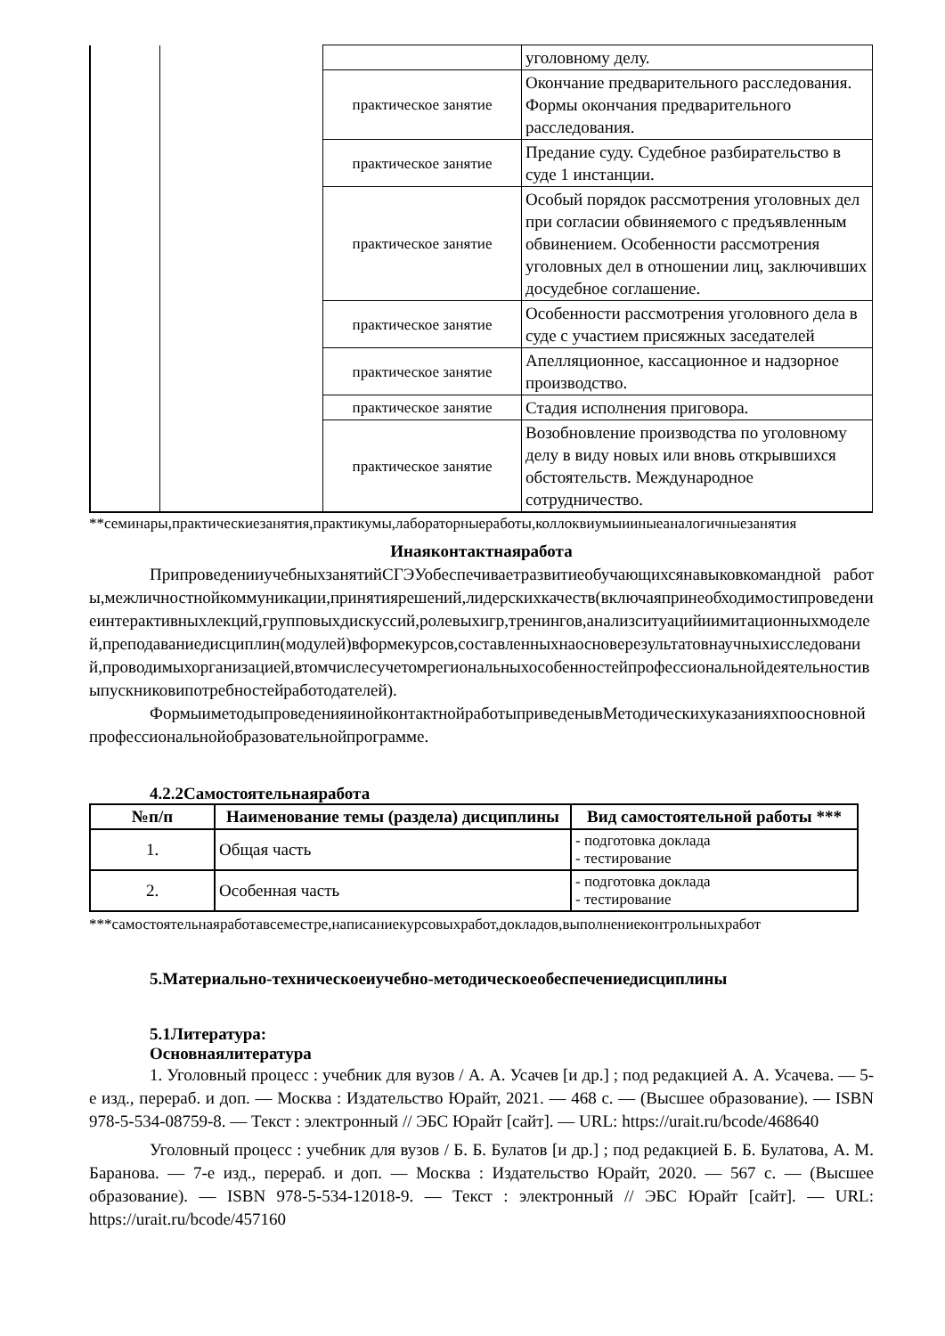| | | | уголовному делу. |
| | | практическое занятие | Окончание предварительного расследования. Формы окончания предварительного расследования. |
| | | практическое занятие | Предание суду. Судебное разбирательство в суде 1 инстанции. |
| | | практическое занятие | Особый порядок рассмотрения уголовных дел при согласии обвиняемого с предъявленным обвинением. Особенности рассмотрения уголовных дел в отношении лиц, заключивших досудебное соглашение. |
| | | практическое занятие | Особенности рассмотрения уголовного дела в суде с участием присяжных заседателей |
| | | практическое занятие | Апелляционное, кассационное и надзорное производство. |
| | | практическое занятие | Стадия исполнения приговора. |
| | | практическое занятие | Возобновление производства по уголовному делу в виду новых или вновь открывшихся обстоятельств. Международное сотрудничество. |
**семинары,практическиезанятия,практикумы,лабораторныеработы,коллоквиумыииныеаналогичныезанятия
Инаяконтактнаяработа
ПрипроведенииучебныхзанятийСГЭУобеспечиваетразвитиеобучающихсянавыковкомандной работы,межличностнойкоммуникации,принятиярешений,лидерскихкачеств(включаяпринеобходимостипроведениеинтерактивныхлекций,групповыхдискуссий,ролевыхигр,тренингов,анализситуацийиимитационныхмоделей,преподаваниедисциплин(модулей)вформекурсов,составленныхнаосноверезультатовнаучныхисследований,проводимыхорганизацией,втомчислесучетомрегиональныхособенностейпрофессиональнойдеятельностивыпускниковипотребностейработодателей).
ФормыиметодыпроведенияинойконтактнойработыприведенывМетодическихуказанияхпоосновнойпрофессиональнойобразовательнойпрограмме.
4.2.2Самостоятельнаяработа
| №п/п | Наименование темы (раздела) дисциплины | Вид самостоятельной работы *** |
| --- | --- | --- |
| 1. | Общая часть | - подготовка доклада - тестирование |
| 2. | Особенная часть | - подготовка доклада - тестирование |
***самостоятельнаяработавсеместре,написаниекурсовыхработ,докладов,выполнениеконтрольныхработ
5.Материально-техническоеиучебно-методическоеобеспечениедисциплины
5.1Литература:
Основнаялитература
1. Уголовный процесс : учебник для вузов / А. А. Усачев [и др.] ; под редакцией А. А. Усачева. — 5-е изд., перераб. и доп. — Москва : Издательство Юрайт, 2021. — 468 с. — (Высшее образование). — ISBN 978-5-534-08759-8. — Текст : электронный // ЭБС Юрайт [сайт]. — URL: https://urait.ru/bcode/468640
Уголовный процесс : учебник для вузов / Б. Б. Булатов [и др.] ; под редакцией Б. Б. Булатова, А. М. Баранова. — 7-е изд., перераб. и доп. — Москва : Издательство Юрайт, 2020. — 567 с. — (Высшее образование). — ISBN 978-5-534-12018-9. — Текст : электронный // ЭБС Юрайт [сайт]. — URL: https://urait.ru/bcode/457160